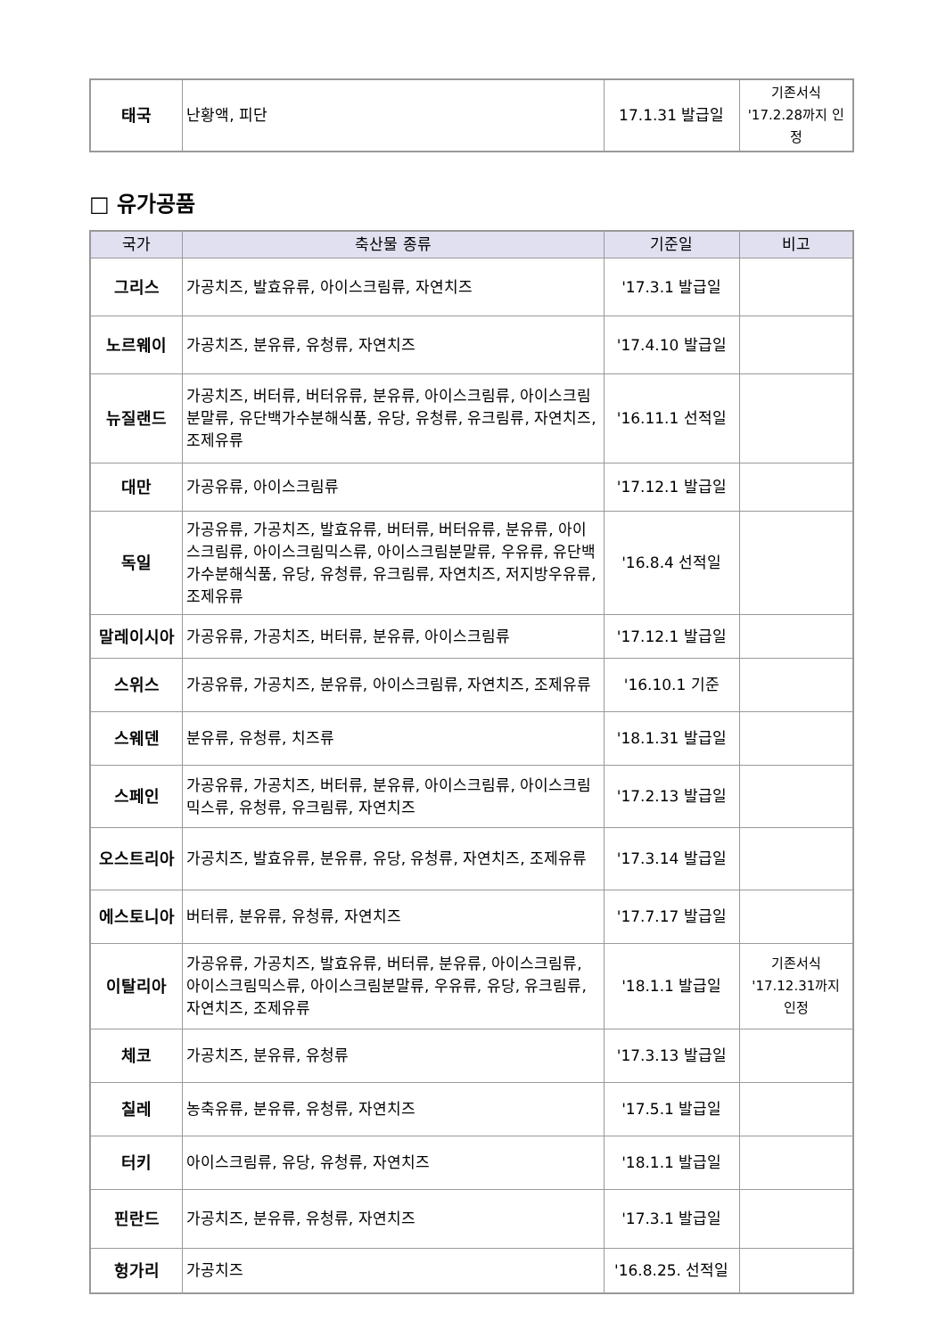| 태국 | 난황액, 피단 | 17.1.31 발급일 | 기존서식 '17.2.28까지 인정 |
□ 유가공품
| 국가 | 축산물 종류 | 기준일 | 비고 |
| --- | --- | --- | --- |
| 그리스 | 가공치즈, 발효유류, 아이스크림류, 자연치즈 | '17.3.1 발급일 | |
| 노르웨이 | 가공치즈, 분유류, 유청류, 자연치즈 | '17.4.10 발급일 | |
| 뉴질랜드 | 가공치즈, 버터류, 버터유류, 분유류, 아이스크림류, 아이스크림분말류, 유단백가수분해식품, 유당, 유청류, 유크림류, 자연치즈, 조제유류 | '16.11.1 선적일 | |
| 대만 | 가공유류, 아이스크림류 | '17.12.1 발급일 | |
| 독일 | 가공유류, 가공치즈, 발효유류, 버터류, 버터유류, 분유류, 아이스크림류, 아이스크림믹스류, 아이스크림분말류, 우유류, 유단백가수분해식품, 유당, 유청류, 유크림류, 자연치즈, 저지방우유류, 조제유류 | '16.8.4 선적일 | |
| 말레이시아 | 가공유류, 가공치즈, 버터류, 분유류, 아이스크림류 | '17.12.1 발급일 | |
| 스위스 | 가공유류, 가공치즈, 분유류, 아이스크림류, 자연치즈, 조제유류 | '16.10.1 기준 | |
| 스웨덴 | 분유류, 유청류, 치즈류 | '18.1.31 발급일 | |
| 스페인 | 가공유류, 가공치즈, 버터류, 분유류, 아이스크림류, 아이스크림믹스류, 유청류, 유크림류, 자연치즈 | '17.2.13 발급일 | |
| 오스트리아 | 가공치즈, 발효유류, 분유류, 유당, 유청류, 자연치즈, 조제유류 | '17.3.14 발급일 | |
| 에스토니아 | 버터류, 분유류, 유청류, 자연치즈 | '17.7.17 발급일 | |
| 이탈리아 | 가공유류, 가공치즈, 발효유류, 버터류, 분유류, 아이스크림류, 아이스크림믹스류, 아이스크림분말류, 우유류, 유당, 유크림류, 자연치즈, 조제유류 | '18.1.1 발급일 | 기존서식 '17.12.31까지 인정 |
| 체코 | 가공치즈, 분유류, 유청류 | '17.3.13 발급일 | |
| 칠레 | 농축유류, 분유류, 유청류, 자연치즈 | '17.5.1 발급일 | |
| 터키 | 아이스크림류, 유당, 유청류, 자연치즈 | '18.1.1 발급일 | |
| 핀란드 | 가공치즈, 분유류, 유청류, 자연치즈 | '17.3.1 발급일 | |
| 헝가리 | 가공치즈 | '16.8.25. 선적일 | |